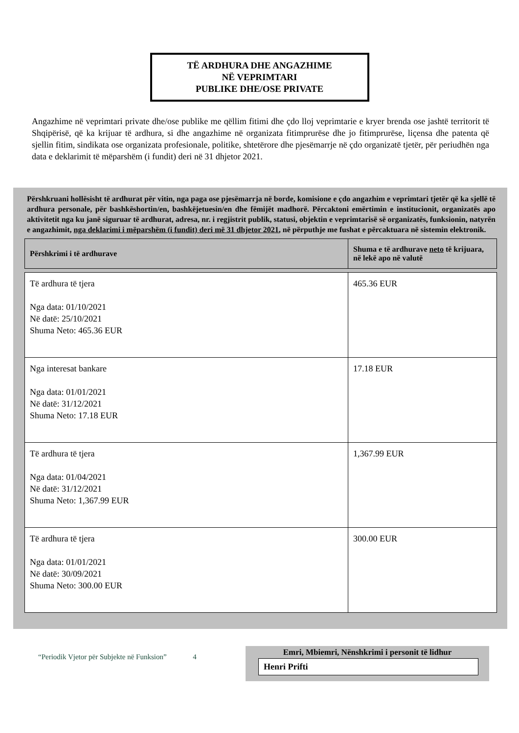TË ARDHURA DHE ANGAZHIME
NË VEPRIMTARI
PUBLIKE DHE/OSE PRIVATE
Angazhime në veprimtari private dhe/ose publike me qëllim fitimi dhe çdo lloj veprimtarie e kryer brenda ose jashtë territorit të Shqipërisë, që ka krijuar të ardhura, si dhe angazhime në organizata fitimprurëse dhe jo fitimprurëse, liçensa dhe patenta që sjellin fitim, sindikata ose organizata profesionale, politike, shtetërore dhe pjesëmarrje në çdo organizatë tjetër, për periudhën nga data e deklarimit të mëparshëm (i fundit) deri në 31 dhjetor 2021.
Përshkruani hollësisht të ardhurat për vitin, nga paga ose pjesëmarrja në borde, komisione e çdo angazhim e veprimtari tjetër që ka sjellë të ardhura personale, për bashkëshortin/en, bashkëjetuesin/en dhe fëmijët madhorë. Përcaktoni emërtimin e institucionit, organizatës apo aktivitetit nga ku janë siguruar të ardhurat, adresa, nr. i regjistrit publik, statusi, objektin e veprimtarisë së organizatës, funksionin, natyrën e angazhimit, nga deklarimi i mëparshëm (i fundit) deri më 31 dhjetor 2021, në përputhje me fushat e përcaktuara në sistemin elektronik.
| Përshkrimi i të ardhurave | Shuma e të ardhurave neto të krijuara, në lekë apo në valutë |
| --- | --- |
| Të ardhura të tjera Nga data: 01/10/2021 Në datë: 25/10/2021 Shuma Neto: 465.36 EUR | 465.36 EUR |
| Nga interesat bankare Nga data: 01/01/2021 Në datë: 31/12/2021 Shuma Neto: 17.18 EUR | 17.18 EUR |
| Të ardhura të tjera Nga data: 01/04/2021 Në datë: 31/12/2021 Shuma Neto: 1,367.99 EUR | 1,367.99 EUR |
| Të ardhura të tjera Nga data: 01/01/2021 Në datë: 30/09/2021 Shuma Neto: 300.00 EUR | 300.00 EUR |
“Periodik Vjetor për Subjekte në Funksion” 4
Emri, Mbiemri, Nënshkrimi i personit të lidhur
Henri Prifti